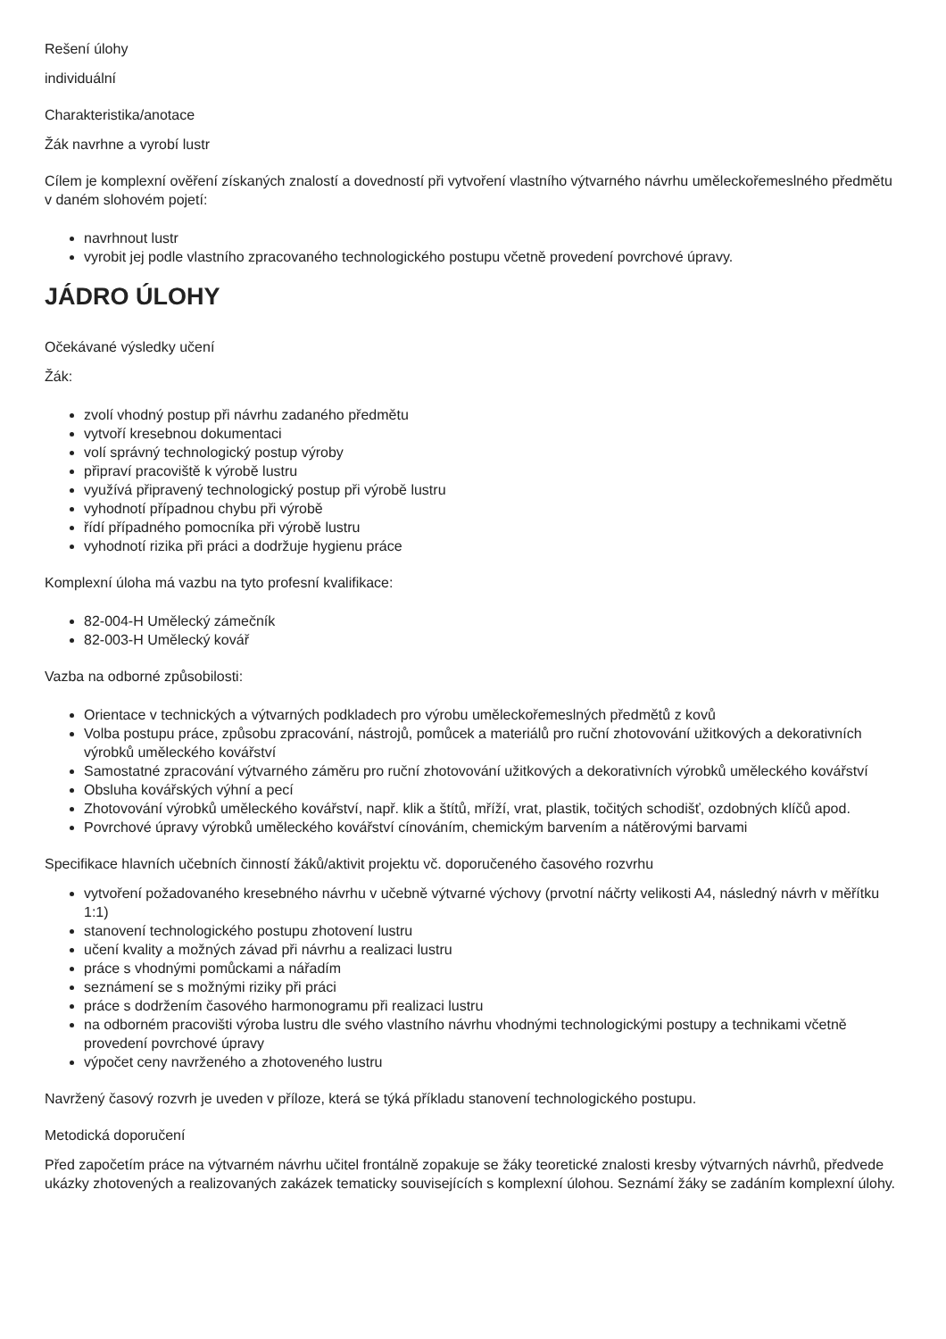Rešení úlohy
individuální
Charakteristika/anotace
Žák navrhne a vyrobí lustr
Cílem je komplexní ověření získaných znalostí a dovedností při vytvoření vlastního výtvarného návrhu uměleckořemeslného předmětu v daném slohovém pojetí:
navrhnout lustr
vyrobit jej podle vlastního zpracovaného technologického postupu včetně provedení povrchové úpravy.
JÁDRO ÚLOHY
Očekávané výsledky učení
Žák:
zvolí vhodný postup při návrhu zadaného předmětu
vytvoří kresebnou dokumentaci
volí správný technologický postup výroby
připraví pracoviště k výrobě lustru
využívá připravený technologický postup při výrobě lustru
vyhodnotí případnou chybu při výrobě
řídí případného pomocníka při výrobě lustru
vyhodnotí rizika při práci a dodržuje hygienu práce
Komplexní úloha má vazbu na tyto profesní kvalifikace:
82-004-H Umělecký zámečník
82-003-H Umělecký kovář
Vazba na odborné způsobilosti:
Orientace v technických a výtvarných podkladech pro výrobu uměleckořemeslných předmětů z kovů
Volba postupu práce, způsobu zpracování, nástrojů, pomůcek a materiálů pro ruční zhotovování užitkových a dekorativních výrobků uměleckého kovářství
Samostatné zpracování výtvarného záměru pro ruční zhotovování užitkových a dekorativních výrobků uměleckého kovářství
Obsluha kovářských výhní a pecí
Zhotovování výrobků uměleckého kovářství, např. klik a štítů, mříží, vrat, plastik, točitých schodišť, ozdobných klíčů apod.
Povrchové úpravy výrobků uměleckého kovářství cínováním, chemickým barvením a nátěrovými barvami
Specifikace hlavních učebních činností žáků/aktivit projektu vč. doporučeného časového rozvrhu
vytvoření požadovaného kresebného návrhu v učebně výtvarné výchovy (prvotní náčrty velikosti A4, následný návrh v měřítku 1:1)
stanovení technologického postupu zhotovení lustru
učení kvality a možných závad při návrhu a realizaci lustru
práce s vhodnými pomůckami a nářadím
seznámení se s možnými riziky při práci
práce s dodržením časového harmonogramu při realizaci lustru
na odborném pracovišti výroba lustru dle svého vlastního návrhu vhodnými technologickými postupy a technikami včetně provedení povrchové úpravy
výpočet ceny navrženého a zhotoveného lustru
Navržený časový rozvrh je uveden v příloze, která se týká příkladu stanovení technologického postupu.
Metodická doporučení
Před započetím práce na výtvarném návrhu učitel frontálně zopakuje se žáky teoretické znalosti kresby výtvarných návrhů, předvede ukázky zhotovených a realizovaných zakázek tematicky souvisejících s komplexní úlohou. Seznámí žáky se zadáním komplexní úlohy.